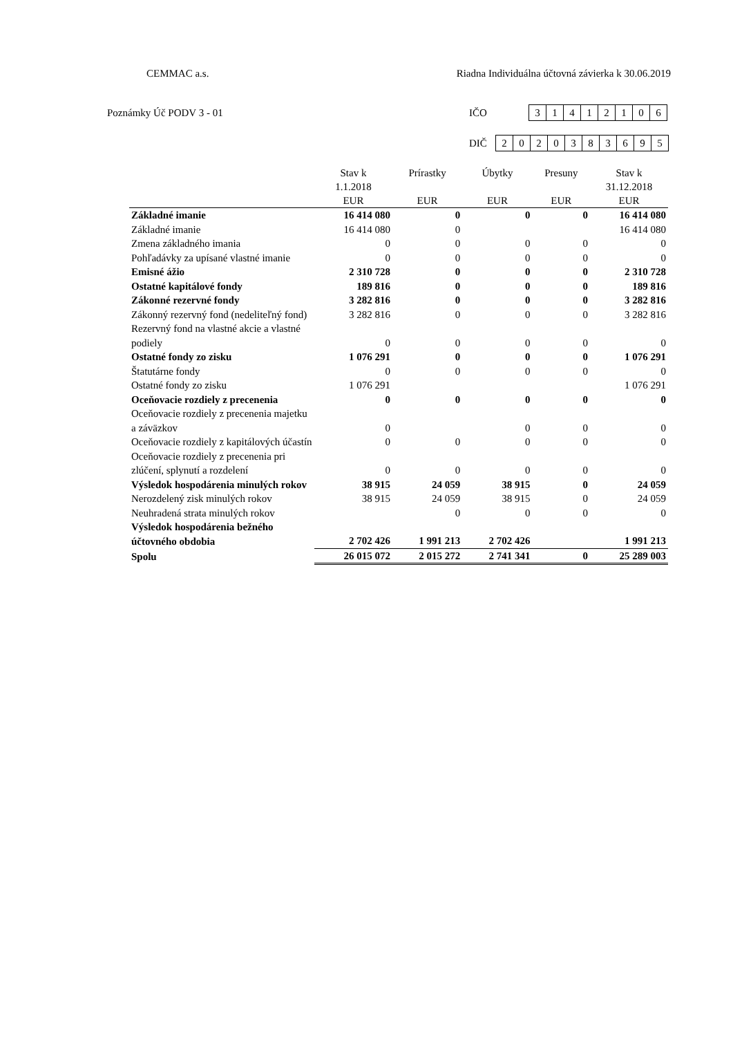CEMMAC a.s. Riadna Individuálna účtovná závierka k 30.06.2019
Poznámky Úč PODV 3 - 01 IČO
31412106
DIČ
2020383695
| | Stav k 1.1.2018 EUR | Prírastky EUR | Úbytky EUR | Presuny EUR | Stav k 31.12.2018 EUR |
| --- | --- | --- | --- | --- | --- |
| Základné imanie | 16 414 080 | 0 | 0 | 0 | 16 414 080 |
| Základné imanie | 16 414 080 | 0 | | | 16 414 080 |
| Zmena základného imania | 0 | 0 | 0 | 0 | 0 |
| Pohľadávky za upísané vlastné imanie | 0 | 0 | 0 | 0 | 0 |
| Emisné ážio | 2 310 728 | 0 | 0 | 0 | 2 310 728 |
| Ostatné kapitálové fondy | 189 816 | 0 | 0 | 0 | 189 816 |
| Zákonné rezervné fondy | 3 282 816 | 0 | 0 | 0 | 3 282 816 |
| Zákonný rezervný fond (nedeliteľný fond) | 3 282 816 | 0 | 0 | 0 | 3 282 816 |
| Rezervný fond na vlastné akcie a vlastné podiely | 0 | 0 | 0 | 0 | 0 |
| Ostatné fondy zo zisku | 1 076 291 | 0 | 0 | 0 | 1 076 291 |
| Štatutárne fondy | 0 | 0 | 0 | 0 | 0 |
| Ostatné fondy zo zisku | 1 076 291 | | | | 1 076 291 |
| Oceňovacie rozdiely z precenenia | 0 | 0 | 0 | 0 | 0 |
| Oceňovacie rozdiely z precenenia majetku a záväzkov | 0 | | 0 | 0 | 0 |
| Oceňovacie rozdiely z kapitálových účastín | 0 | 0 | 0 | 0 | 0 |
| Oceňovacie rozdiely z precenenia pri zlúčení, splynutí a rozdelení | 0 | 0 | 0 | 0 | 0 |
| Výsledok hospodárenia minulých rokov | 38 915 | 24 059 | 38 915 | 0 | 24 059 |
| Nerozdelený zisk minulých rokov | 38 915 | 24 059 | 38 915 | 0 | 24 059 |
| Neuhradená strata minulých rokov | | 0 | 0 | 0 | 0 |
| Výsledok hospodárenia bežného účtovného obdobia | 2 702 426 | 1 991 213 | 2 702 426 | | 1 991 213 |
| Spolu | 26 015 072 | 2 015 272 | 2 741 341 | 0 | 25 289 003 |